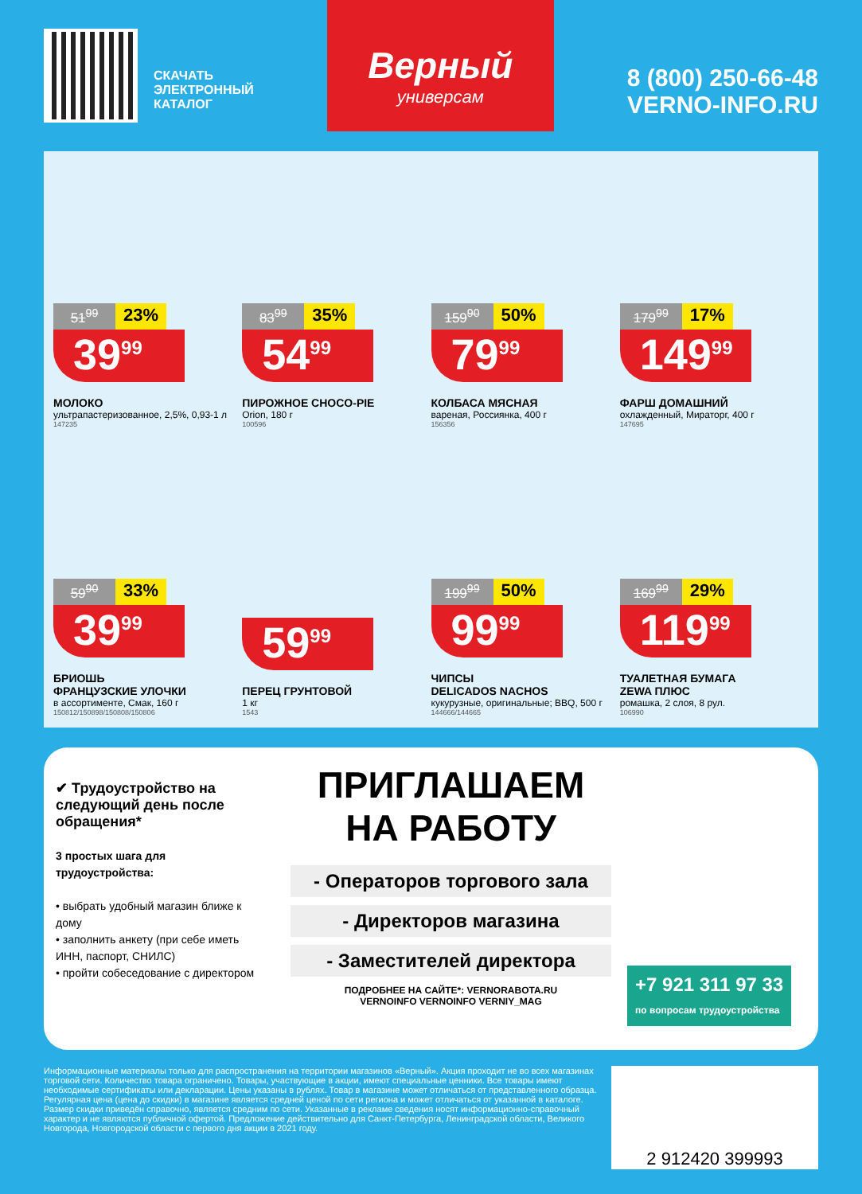СКАЧАТЬ
ЭЛЕКТРОННЫЙ
КАТАЛОГ
Верный
универсам
8 (800) 250-66-48
VERNO-INFO.RU
51<sup>99</sup> 23%
39<sup>99</sup>
МОЛОКО
ультрапастеризованное, 2,5%, 0,93-1 л
147235
83<sup>99</sup> 35%
54<sup>99</sup>
ПИРОЖНОЕ CHOCO-PIE
Orion, 180 г
100596
159<sup>90</sup> 50%
79<sup>99</sup>
КОЛБАСА МЯСНАЯ
вареная, Россиянка, 400 г
156356
179<sup>99</sup> 17%
149<sup>99</sup>
ФАРШ ДОМАШНИЙ
охлажденный, Мираторг, 400 г
147695
59<sup>90</sup> 33%
39<sup>99</sup>
БРИОШЬ
ФРАНЦУЗСКИЕ УЛОЧКИ
в ассортименте, Смак, 160 г
150812/150898/150808/150806
59<sup>99</sup>
ПЕРЕЦ ГРУНТОВОЙ
1 кг
1543
199<sup>99</sup> 50%
99<sup>99</sup>
ЧИПСЫ
DELICADOS NACHOS
кукурузные, оригинальные; BBQ, 500 г
144666/144665
169<sup>99</sup> 29%
119<sup>99</sup>
ТУАЛЕТНАЯ БУМАГА
ZEWA ПЛЮС
ромашка, 2 слоя, 8 рул.
106990
✔ Трудоустройство на следующий день после обращения*
3 простых шага для трудоустройства:
• выбрать удобный магазин ближе к дому
• заполнить анкету (при себе иметь ИНН, паспорт, СНИЛС)
• пройти собеседование с директором
ПРИГЛАШАЕМ
НА РАБОТУ
- Операторов торгового зала
- Директоров магазина
- Заместителей директора
ПОДРОБНЕЕ НА САЙТЕ*: VERNORABOTA.RU
VERNOINFO VERNOINFO VERNIY_MAG
+7 921 311 97 33
по вопросам трудоустройства
Информационные материалы только для распространения на территории магазинов «Верный». Акция проходит не во всех магазинах торговой сети. Количество товара ограничено. Товары, участвующие в акции, имеют специальные ценники. Все товары имеют необходимые сертификаты или декларации. Цены указаны в рублях. Товар в магазине может отличаться от представленного образца. Регулярная цена (цена до скидки) в магазине является средней ценой по сети региона и может отличаться от указанной в каталоге. Размер скидки приведён справочно, является средним по сети. Указанные в рекламе сведения носят информационно-справочный характер и не являются публичной офертой. Предложение действительно для Санкт-Петербурга, Ленинградской области, Великого Новгорода, Новгородской области с первого дня акции в 2021 году.
2 912420 399993